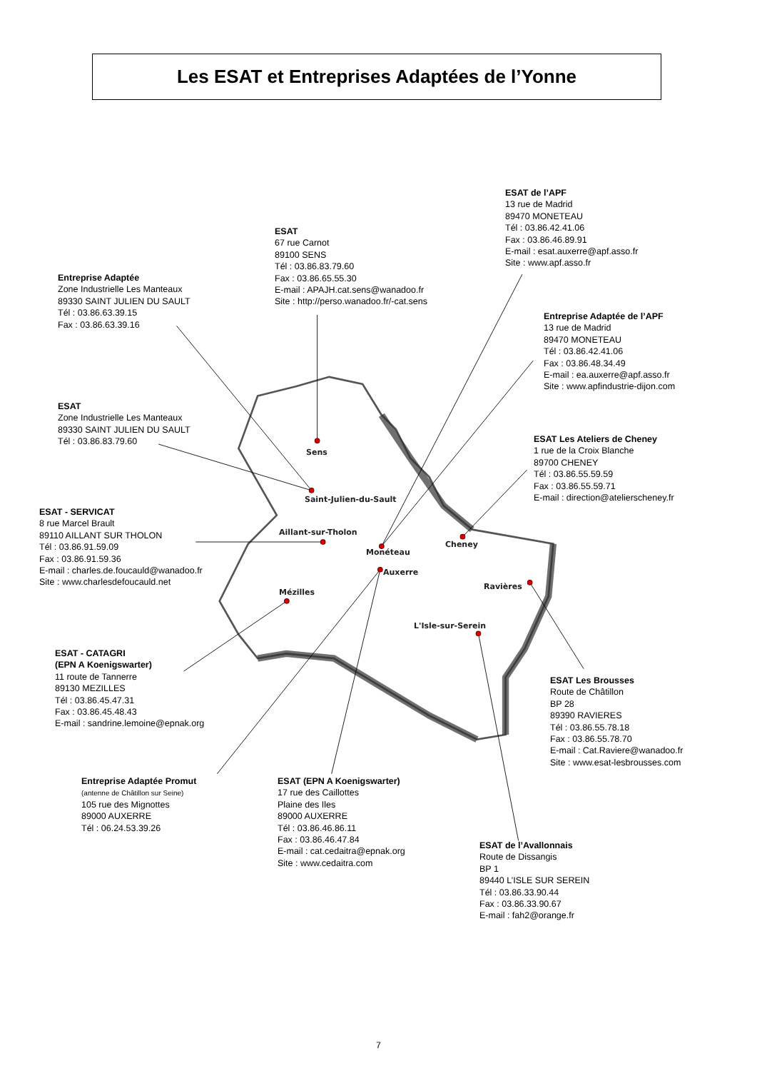Les ESAT et Entreprises Adaptées de l’Yonne
ESAT de l’APF
13 rue de Madrid
89470 MONETEAU
Tél : 03.86.42.41.06
Fax : 03.86.46.89.91
E-mail : esat.auxerre@apf.asso.fr
Site : www.apf.asso.fr
ESAT
67 rue Carnot
89100 SENS
Tél : 03.86.83.79.60
Fax : 03.86.65.55.30
E-mail : APAJH.cat.sens@wanadoo.fr
Site : http://perso.wanadoo.fr/-cat.sens
Entreprise Adaptée
Zone Industrielle Les Manteaux
89330 SAINT JULIEN DU SAULT
Tél : 03.86.63.39.15
Fax : 03.86.63.39.16
Entreprise Adaptée de l’APF
13 rue de Madrid
89470 MONETEAU
Tél : 03.86.42.41.06
Fax : 03.86.48.34.49
E-mail : ea.auxerre@apf.asso.fr
Site : www.apfindustrie-dijon.com
ESAT
Zone Industrielle Les Manteaux
89330 SAINT JULIEN DU SAULT
Tél : 03.86.83.79.60
Sens
ESAT Les Ateliers de Cheney
1 rue de la Croix Blanche
89700 CHENEY
Tél : 03.86.55.59.59
Fax : 03.86.55.59.71
E-mail : direction@atelierscheney.fr
Saint-Julien-du-Sault
ESAT - SERVICAT
8 rue Marcel Brault
89110 AILLANT SUR THOLON
Tél : 03.86.91.59.09
Fax : 03.86.91.59.36
E-mail : charles.de.foucauld@wanadoo.fr
Site : www.charlesdefoucauld.net
Aillant-sur-Tholon
Cheney
Monéteau
Auxerre
Ravières
Mézilles
L'Isle-sur-Serein
ESAT - CATAGRI
(EPN A Koenigswarter)
11 route de Tannerre
89130 MEZILLES
Tél : 03.86.45.47.31
Fax : 03.86.45.48.43
E-mail : sandrine.lemoine@epnak.org
ESAT Les Brousses
Route de Châtillon
BP 28
89390 RAVIERES
Tél : 03.86.55.78.18
Fax : 03.86.55.78.70
E-mail : Cat.Raviere@wanadoo.fr
Site : www.esat-lesbrousses.com
Entreprise Adaptée Promut
(antenne de Châtillon sur Seine)
105 rue des Mignottes
89000 AUXERRE
Tél : 06.24.53.39.26
ESAT (EPN A Koenigswarter)
17 rue des Caillottes
Plaine des Iles
89000 AUXERRE
Tél : 03.86.46.86.11
Fax : 03.86.46.47.84
E-mail : cat.cedaitra@epnak.org
Site : www.cedaitra.com
ESAT de l’Avallonnais
Route de Dissangis
BP 1
89440 L’ISLE SUR SEREIN
Tél : 03.86.33.90.44
Fax : 03.86.33.90.67
E-mail : fah2@orange.fr
7